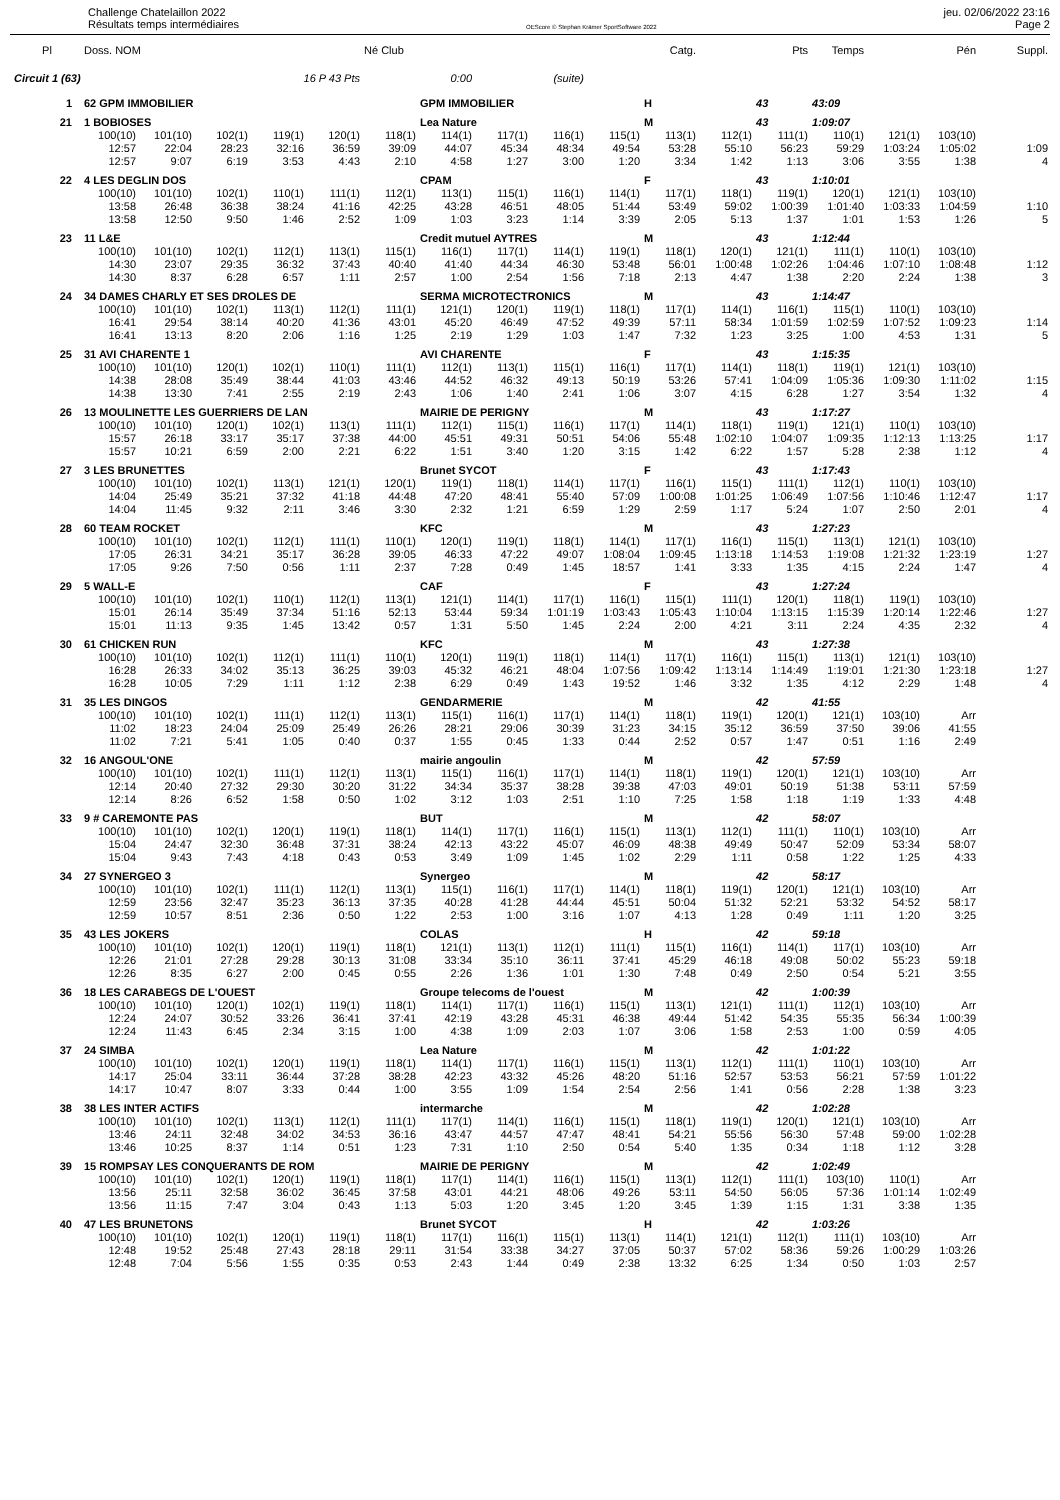Challenge Chatelaillon 2022
Résultats temps intermédiaires
OEScore © Stephan Krämer SportSoftware 2022
jeu. 02/06/2022 23:16
Page 2
| Pl | Doss. NOM | | | | | Né Club | | | | | Catg. | | Pts | Temps | | Pén | Suppl. |
| --- | --- | --- | --- | --- | --- | --- | --- | --- | --- | --- | --- | --- | --- | --- | --- | --- | --- |
| Circuit 1 (63) | | | 16 P 43 Pts | | | 0:00 | | (suite) | | | | | | | | | |
| 1 | 62 GPM IMMOBILIER | | | | | | GPM IMMOBILIER | | | | H | | 43 | 43:09 | | | |
| 21 | 1 BOBIOSES | | | | | | Lea Nature | | | | M | | 43 | 1:09:07 | | | |
| | 100(10) | 101(10) | 102(1) | 119(1) | 120(1) | 118(1) | 114(1) | 117(1) | 116(1) | 115(1) | 113(1) | 112(1) | 111(1) | 110(1) | 121(1) | 103(10) | |
| | 12:57 | 22:04 | 28:23 | 32:16 | 36:59 | 39:09 | 44:07 | 45:34 | 48:34 | 49:54 | 53:28 | 55:10 | 56:23 | 59:29 | 1:03:24 | 1:05:02 | 1:09 |
| | 12:57 | 9:07 | 6:19 | 3:53 | 4:43 | 2:10 | 4:58 | 1:27 | 3:00 | 1:20 | 3:34 | 1:42 | 1:13 | 3:06 | 3:55 | 1:38 | 4 |
| 22 | 4 LES DEGLIN DOS | | | | | | CPAM | | | | F | | 43 | 1:10:01 | | | |
| | 100(10) | 101(10) | 102(1) | 110(1) | 111(1) | 112(1) | 113(1) | 115(1) | 116(1) | 114(1) | 117(1) | 118(1) | 119(1) | 120(1) | 121(1) | 103(10) | |
| | 13:58 | 26:48 | 36:38 | 38:24 | 41:16 | 42:25 | 43:28 | 46:51 | 48:05 | 51:44 | 53:49 | 59:02 | 1:00:39 | 1:01:40 | 1:03:33 | 1:04:59 | 1:10 |
| | 13:58 | 12:50 | 9:50 | 1:46 | 2:52 | 1:09 | 1:03 | 3:23 | 1:14 | 3:39 | 2:05 | 5:13 | 1:37 | 1:01 | 1:53 | 1:26 | 5 |
| 23 | 11 L&E | | | | | | Credit mutuel AYTRES | | | | M | | 43 | 1:12:44 | | | |
| | 100(10) | 101(10) | 102(1) | 112(1) | 113(1) | 115(1) | 116(1) | 117(1) | 114(1) | 119(1) | 118(1) | 120(1) | 121(1) | 111(1) | 110(1) | 103(10) | |
| | 14:30 | 23:07 | 29:35 | 36:32 | 37:43 | 40:40 | 41:40 | 44:34 | 46:30 | 53:48 | 56:01 | 1:00:48 | 1:02:26 | 1:04:46 | 1:07:10 | 1:08:48 | 1:12 |
| | 14:30 | 8:37 | 6:28 | 6:57 | 1:11 | 2:57 | 1:00 | 2:54 | 1:56 | 7:18 | 2:13 | 4:47 | 1:38 | 2:20 | 2:24 | 1:38 | 3 |
| 24 | 34 DAMES CHARLY ET SES DROLES DE | | | | | | SERMA MICROTECTRONICS | | | | M | | 43 | 1:14:47 | | | |
| | 100(10) | 101(10) | 102(1) | 113(1) | 112(1) | 111(1) | 121(1) | 120(1) | 119(1) | 118(1) | 117(1) | 114(1) | 116(1) | 115(1) | 110(1) | 103(10) | |
| | 16:41 | 29:54 | 38:14 | 40:20 | 41:36 | 43:01 | 45:20 | 46:49 | 47:52 | 49:39 | 57:11 | 58:34 | 1:01:59 | 1:02:59 | 1:07:52 | 1:09:23 | 1:14 |
| | 16:41 | 13:13 | 8:20 | 2:06 | 1:16 | 1:25 | 2:19 | 1:29 | 1:03 | 1:47 | 7:32 | 1:23 | 3:25 | 1:00 | 4:53 | 1:31 | 5 |
| 25 | 31 AVI CHARENTE 1 | | | | | | AVI CHARENTE | | | | F | | 43 | 1:15:35 | | | |
| | 100(10) | 101(10) | 120(1) | 102(1) | 110(1) | 111(1) | 112(1) | 113(1) | 115(1) | 116(1) | 117(1) | 114(1) | 118(1) | 119(1) | 121(1) | 103(10) | |
| | 14:38 | 28:08 | 35:49 | 38:44 | 41:03 | 43:46 | 44:52 | 46:32 | 49:13 | 50:19 | 53:26 | 57:41 | 1:04:09 | 1:05:36 | 1:09:30 | 1:11:02 | 1:15 |
| | 14:38 | 13:30 | 7:41 | 2:55 | 2:19 | 2:43 | 1:06 | 1:40 | 2:41 | 1:06 | 3:07 | 4:15 | 6:28 | 1:27 | 3:54 | 1:32 | 4 |
| 26 | 13 MOULINETTE LES GUERRIERS DE LAN | | | | | | MAIRIE DE PERIGNY | | | | M | | 43 | 1:17:27 | | | |
| | 100(10) | 101(10) | 120(1) | 102(1) | 113(1) | 111(1) | 112(1) | 115(1) | 116(1) | 117(1) | 114(1) | 118(1) | 119(1) | 121(1) | 110(1) | 103(10) | |
| | 15:57 | 26:18 | 33:17 | 35:17 | 37:38 | 44:00 | 45:51 | 49:31 | 50:51 | 54:06 | 55:48 | 1:02:10 | 1:04:07 | 1:09:35 | 1:12:13 | 1:13:25 | 1:17 |
| | 15:57 | 10:21 | 6:59 | 2:00 | 2:21 | 6:22 | 1:51 | 3:40 | 1:20 | 3:15 | 1:42 | 6:22 | 1:57 | 5:28 | 2:38 | 1:12 | 4 |
| 27 | 3 LES BRUNETTES | | | | | | Brunet SYCOT | | | | F | | 43 | 1:17:43 | | | |
| | 100(10) | 101(10) | 102(1) | 113(1) | 121(1) | 120(1) | 119(1) | 118(1) | 114(1) | 117(1) | 116(1) | 115(1) | 111(1) | 112(1) | 110(1) | 103(10) | |
| | 14:04 | 25:49 | 35:21 | 37:32 | 41:18 | 44:48 | 47:20 | 48:41 | 55:40 | 57:09 | 1:00:08 | 1:01:25 | 1:06:49 | 1:07:56 | 1:10:46 | 1:12:47 | 1:17 |
| | 14:04 | 11:45 | 9:32 | 2:11 | 3:46 | 3:30 | 2:32 | 1:21 | 6:59 | 1:29 | 2:59 | 1:17 | 5:24 | 1:07 | 2:50 | 2:01 | 4 |
| 28 | 60 TEAM ROCKET | | | | | | KFC | | | | M | | 43 | 1:27:23 | | | |
| | 100(10) | 101(10) | 102(1) | 112(1) | 111(1) | 110(1) | 120(1) | 119(1) | 118(1) | 114(1) | 117(1) | 116(1) | 115(1) | 113(1) | 121(1) | 103(10) | |
| | 17:05 | 26:31 | 34:21 | 35:17 | 36:28 | 39:05 | 46:33 | 47:22 | 49:07 | 1:08:04 | 1:09:45 | 1:13:18 | 1:14:53 | 1:19:08 | 1:21:32 | 1:23:19 | 1:27 |
| | 17:05 | 9:26 | 7:50 | 0:56 | 1:11 | 2:37 | 7:28 | 0:49 | 1:45 | 18:57 | 1:41 | 3:33 | 1:35 | 4:15 | 2:24 | 1:47 | 4 |
| 29 | 5 WALL-E | | | | | | CAF | | | | F | | 43 | 1:27:24 | | | |
| | 100(10) | 101(10) | 102(1) | 110(1) | 112(1) | 113(1) | 121(1) | 114(1) | 117(1) | 116(1) | 115(1) | 111(1) | 120(1) | 118(1) | 119(1) | 103(10) | |
| | 15:01 | 26:14 | 35:49 | 37:34 | 51:16 | 52:13 | 53:44 | 59:34 | 1:01:19 | 1:03:43 | 1:05:43 | 1:10:04 | 1:13:15 | 1:15:39 | 1:20:14 | 1:22:46 | 1:27 |
| | 15:01 | 11:13 | 9:35 | 1:45 | 13:42 | 0:57 | 1:31 | 5:50 | 1:45 | 2:24 | 2:00 | 4:21 | 3:11 | 2:24 | 4:35 | 2:32 | 4 |
| 30 | 61 CHICKEN RUN | | | | | | KFC | | | | M | | 43 | 1:27:38 | | | |
| | 100(10) | 101(10) | 102(1) | 112(1) | 111(1) | 110(1) | 120(1) | 119(1) | 118(1) | 114(1) | 117(1) | 116(1) | 115(1) | 113(1) | 121(1) | 103(10) | |
| | 16:28 | 26:33 | 34:02 | 35:13 | 36:25 | 39:03 | 45:32 | 46:21 | 48:04 | 1:07:56 | 1:09:42 | 1:13:14 | 1:14:49 | 1:19:01 | 1:21:30 | 1:23:18 | 1:27 |
| | 16:28 | 10:05 | 7:29 | 1:11 | 1:12 | 2:38 | 6:29 | 0:49 | 1:43 | 19:52 | 1:46 | 3:32 | 1:35 | 4:12 | 2:29 | 1:48 | 4 |
| 31 | 35 LES DINGOS | | | | | | GENDARMERIE | | | | M | | 42 | 41:55 | | | |
| | 100(10) | 101(10) | 102(1) | 111(1) | 112(1) | 113(1) | 115(1) | 116(1) | 117(1) | 114(1) | 118(1) | 119(1) | 120(1) | 121(1) | 103(10) | Arr | |
| | 11:02 | 18:23 | 24:04 | 25:09 | 25:49 | 26:26 | 28:21 | 29:06 | 30:39 | 31:23 | 34:15 | 35:12 | 36:59 | 37:50 | 39:06 | 41:55 | |
| | 11:02 | 7:21 | 5:41 | 1:05 | 0:40 | 0:37 | 1:55 | 0:45 | 1:33 | 0:44 | 2:52 | 0:57 | 1:47 | 0:51 | 1:16 | 2:49 | |
| 32 | 16 ANGOUL'ONE | | | | | | mairie angoulin | | | | M | | 42 | 57:59 | | | |
| | 100(10) | 101(10) | 102(1) | 111(1) | 112(1) | 113(1) | 115(1) | 116(1) | 117(1) | 114(1) | 118(1) | 119(1) | 120(1) | 121(1) | 103(10) | Arr | |
| | 12:14 | 20:40 | 27:32 | 29:30 | 30:20 | 31:22 | 34:34 | 35:37 | 38:28 | 39:38 | 47:03 | 49:01 | 50:19 | 51:38 | 53:11 | 57:59 | |
| | 12:14 | 8:26 | 6:52 | 1:58 | 0:50 | 1:02 | 3:12 | 1:03 | 2:51 | 1:10 | 7:25 | 1:58 | 1:18 | 1:19 | 1:33 | 4:48 | |
| 33 | 9 # CAREMONTE PAS | | | | | | BUT | | | | M | | 42 | 58:07 | | | |
| | 100(10) | 101(10) | 102(1) | 120(1) | 119(1) | 118(1) | 114(1) | 117(1) | 116(1) | 115(1) | 113(1) | 112(1) | 111(1) | 110(1) | 103(10) | Arr | |
| | 15:04 | 24:47 | 32:30 | 36:48 | 37:31 | 38:24 | 42:13 | 43:22 | 45:07 | 46:09 | 48:38 | 49:49 | 50:47 | 52:09 | 53:34 | 58:07 | |
| | 15:04 | 9:43 | 7:43 | 4:18 | 0:43 | 0:53 | 3:49 | 1:09 | 1:45 | 1:02 | 2:29 | 1:11 | 0:58 | 1:22 | 1:25 | 4:33 | |
| 34 | 27 SYNERGEO 3 | | | | | | Synergeo | | | | M | | 42 | 58:17 | | | |
| | 100(10) | 101(10) | 102(1) | 111(1) | 112(1) | 113(1) | 115(1) | 116(1) | 117(1) | 114(1) | 118(1) | 119(1) | 120(1) | 121(1) | 103(10) | Arr | |
| | 12:59 | 23:56 | 32:47 | 35:23 | 36:13 | 37:35 | 40:28 | 41:28 | 44:44 | 45:51 | 50:04 | 51:32 | 52:21 | 53:32 | 54:52 | 58:17 | |
| | 12:59 | 10:57 | 8:51 | 2:36 | 0:50 | 1:22 | 2:53 | 1:00 | 3:16 | 1:07 | 4:13 | 1:28 | 0:49 | 1:11 | 1:20 | 3:25 | |
| 35 | 43 LES JOKERS | | | | | | COLAS | | | | H | | 42 | 59:18 | | | |
| | 100(10) | 101(10) | 102(1) | 120(1) | 119(1) | 118(1) | 121(1) | 113(1) | 112(1) | 111(1) | 115(1) | 116(1) | 114(1) | 117(1) | 103(10) | Arr | |
| | 12:26 | 21:01 | 27:28 | 29:28 | 30:13 | 31:08 | 33:34 | 35:10 | 36:11 | 37:41 | 45:29 | 46:18 | 49:08 | 50:02 | 55:23 | 59:18 | |
| | 12:26 | 8:35 | 6:27 | 2:00 | 0:45 | 0:55 | 2:26 | 1:36 | 1:01 | 1:30 | 7:48 | 0:49 | 2:50 | 0:54 | 5:21 | 3:55 | |
| 36 | 18 LES CARABEGS DE L'OUEST | | | | | | Groupe telecoms de l'ouest | | | | M | | 42 | 1:00:39 | | | |
| | 100(10) | 101(10) | 120(1) | 102(1) | 119(1) | 118(1) | 114(1) | 117(1) | 116(1) | 115(1) | 113(1) | 121(1) | 111(1) | 112(1) | 103(10) | Arr | |
| | 12:24 | 24:07 | 30:52 | 33:26 | 36:41 | 37:41 | 42:19 | 43:28 | 45:31 | 46:38 | 49:44 | 51:42 | 54:35 | 55:35 | 56:34 | 1:00:39 | |
| | 12:24 | 11:43 | 6:45 | 2:34 | 3:15 | 1:00 | 4:38 | 1:09 | 2:03 | 1:07 | 3:06 | 1:58 | 2:53 | 1:00 | 0:59 | 4:05 | |
| 37 | 24 SIMBA | | | | | | Lea Nature | | | | M | | 42 | 1:01:22 | | | |
| | 100(10) | 101(10) | 102(1) | 120(1) | 119(1) | 118(1) | 114(1) | 117(1) | 116(1) | 115(1) | 113(1) | 112(1) | 111(1) | 110(1) | 103(10) | Arr | |
| | 14:17 | 25:04 | 33:11 | 36:44 | 37:28 | 38:28 | 42:23 | 43:32 | 45:26 | 48:20 | 51:16 | 52:57 | 53:53 | 56:21 | 57:59 | 1:01:22 | |
| | 14:17 | 10:47 | 8:07 | 3:33 | 0:44 | 1:00 | 3:55 | 1:09 | 1:54 | 2:54 | 2:56 | 1:41 | 0:56 | 2:28 | 1:38 | 3:23 | |
| 38 | 38 LES INTER ACTIFS | | | | | | intermarche | | | | M | | 42 | 1:02:28 | | | |
| | 100(10) | 101(10) | 102(1) | 113(1) | 112(1) | 111(1) | 117(1) | 114(1) | 116(1) | 115(1) | 118(1) | 119(1) | 120(1) | 121(1) | 103(10) | Arr | |
| | 13:46 | 24:11 | 32:48 | 34:02 | 34:53 | 36:16 | 43:47 | 44:57 | 47:47 | 48:41 | 54:21 | 55:56 | 56:30 | 57:48 | 59:00 | 1:02:28 | |
| | 13:46 | 10:25 | 8:37 | 1:14 | 0:51 | 1:23 | 7:31 | 1:10 | 2:50 | 0:54 | 5:40 | 1:35 | 0:34 | 1:18 | 1:12 | 3:28 | |
| 39 | 15 ROMPSAY LES CONQUERANTS DE ROM | | | | | | MAIRIE DE PERIGNY | | | | M | | 42 | 1:02:49 | | | |
| | 100(10) | 101(10) | 102(1) | 120(1) | 119(1) | 118(1) | 117(1) | 114(1) | 116(1) | 115(1) | 113(1) | 112(1) | 111(1) | 103(10) | 110(1) | Arr | |
| | 13:56 | 25:11 | 32:58 | 36:02 | 36:45 | 37:58 | 43:01 | 44:21 | 48:06 | 49:26 | 53:11 | 54:50 | 56:05 | 57:36 | 1:01:14 | 1:02:49 | |
| | 13:56 | 11:15 | 7:47 | 3:04 | 0:43 | 1:13 | 5:03 | 1:20 | 3:45 | 1:20 | 3:45 | 1:39 | 1:15 | 1:31 | 3:38 | 1:35 | |
| 40 | 47 LES BRUNETONS | | | | | | Brunet SYCOT | | | | H | | 42 | 1:03:26 | | | |
| | 100(10) | 101(10) | 102(1) | 120(1) | 119(1) | 118(1) | 117(1) | 116(1) | 115(1) | 113(1) | 114(1) | 121(1) | 112(1) | 111(1) | 103(10) | Arr | |
| | 12:48 | 19:52 | 25:48 | 27:43 | 28:18 | 29:11 | 31:54 | 33:38 | 34:27 | 37:05 | 50:37 | 57:02 | 58:36 | 59:26 | 1:00:29 | 1:03:26 | |
| | 12:48 | 7:04 | 5:56 | 1:55 | 0:35 | 0:53 | 2:43 | 1:44 | 0:49 | 2:38 | 13:32 | 6:25 | 1:34 | 0:50 | 1:03 | 2:57 | |